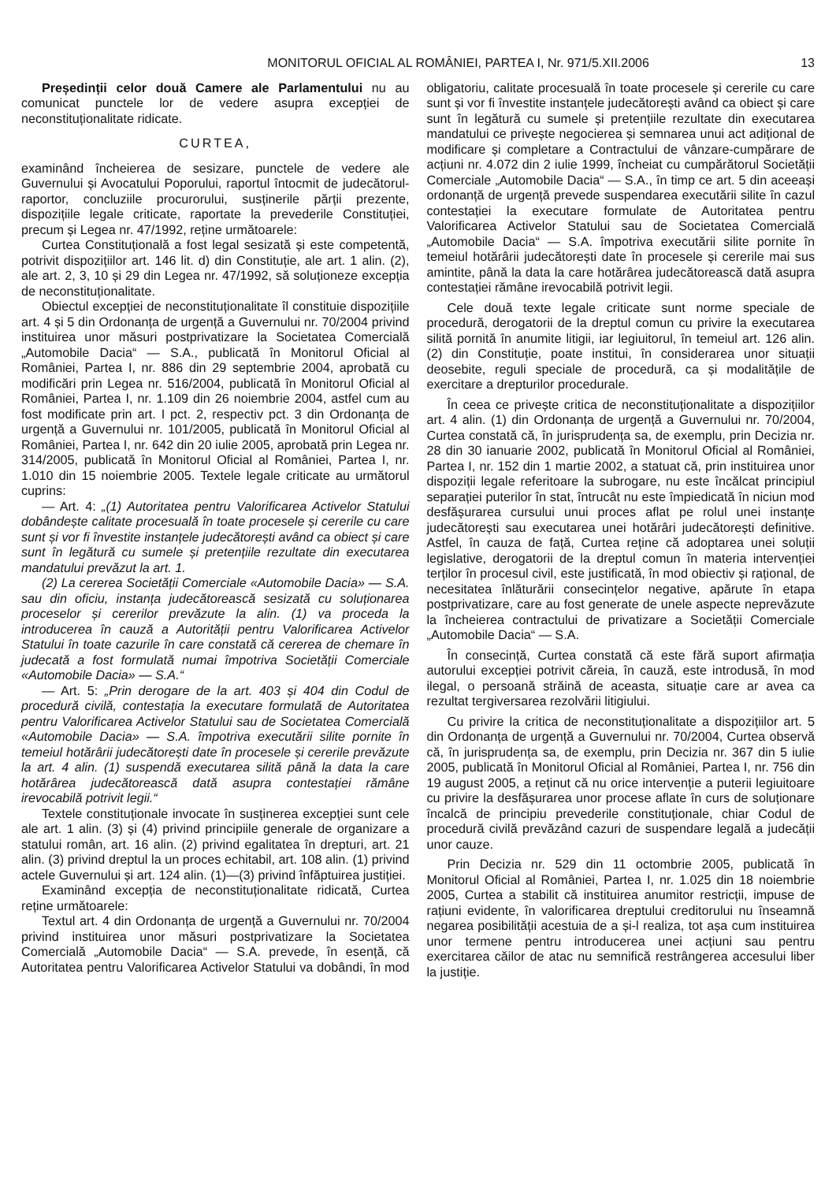MONITORUL OFICIAL AL ROMÂNIEI, PARTEA I, Nr. 971/5.XII.2006 13
Președinții celor două Camere ale Parlamentului nu au comunicat punctele lor de vedere asupra excepției de neconstituționalitate ridicate.
CURTEA,
examinând încheierea de sesizare, punctele de vedere ale Guvernului și Avocatului Poporului, raportul întocmit de judecătorul-raportor, concluziile procurorului, susținerile părții prezente, dispozițiile legale criticate, raportate la prevederile Constituției, precum și Legea nr. 47/1992, reține următoarele:
Curtea Constituțională a fost legal sesizată și este competentă, potrivit dispozițiilor art. 146 lit. d) din Constituție, ale art. 1 alin. (2), ale art. 2, 3, 10 și 29 din Legea nr. 47/1992, să soluționeze excepția de neconstituționalitate.
Obiectul excepției de neconstituționalitate îl constituie dispozițiile art. 4 și 5 din Ordonanța de urgență a Guvernului nr. 70/2004 privind instituirea unor măsuri postprivatizare la Societatea Comercială „Automobile Dacia“ — S.A., publicată în Monitorul Oficial al României, Partea I, nr. 886 din 29 septembrie 2004, aprobată cu modificări prin Legea nr. 516/2004, publicată în Monitorul Oficial al României, Partea I, nr. 1.109 din 26 noiembrie 2004, astfel cum au fost modificate prin art. I pct. 2, respectiv pct. 3 din Ordonanța de urgență a Guvernului nr. 101/2005, publicată în Monitorul Oficial al României, Partea I, nr. 642 din 20 iulie 2005, aprobată prin Legea nr. 314/2005, publicată în Monitorul Oficial al României, Partea I, nr. 1.010 din 15 noiembrie 2005. Textele legale criticate au următorul cuprins:
— Art. 4: „(1) Autoritatea pentru Valorificarea Activelor Statului dobândește calitate procesuală în toate procesele și cererile cu care sunt și vor fi învestite instanțele judecătorești având ca obiect și care sunt în legătură cu sumele și pretențiile rezultate din executarea mandatului prevăzut la art. 1.
(2) La cererea Societății Comerciale «Automobile Dacia» — S.A. sau din oficiu, instanța judecătorească sesizată cu soluționarea proceselor și cererilor prevăzute la alin. (1) va proceda la introducerea în cauză a Autorității pentru Valorificarea Activelor Statului în toate cazurile în care constată că cererea de chemare în judecată a fost formulată numai împotriva Societății Comerciale «Automobile Dacia» — S.A.“
— Art. 5: „Prin derogare de la art. 403 și 404 din Codul de procedură civilă, contestația la executare formulată de Autoritatea pentru Valorificarea Activelor Statului sau de Societatea Comercială «Automobile Dacia» — S.A. împotriva executării silite pornite în temeiul hotărârii judecătorești date în procesele și cererile prevăzute la art. 4 alin. (1) suspendă executarea silită până la data la care hotărârea judecătorească dată asupra contestației rămâne irevocabilă potrivit legii.“
Textele constituționale invocate în susținerea excepției sunt cele ale art. 1 alin. (3) și (4) privind principiile generale de organizare a statului român, art. 16 alin. (2) privind egalitatea în drepturi, art. 21 alin. (3) privind dreptul la un proces echitabil, art. 108 alin. (1) privind actele Guvernului și art. 124 alin. (1)—(3) privind înfăptuirea justiției.
Examinând excepția de neconstituționalitate ridicată, Curtea reține următoarele:
Textul art. 4 din Ordonanța de urgență a Guvernului nr. 70/2004 privind instituirea unor măsuri postprivatizare la Societatea Comercială „Automobile Dacia“ — S.A. prevede, în esență, că Autoritatea pentru Valorificarea Activelor Statului va dobândi, în mod obligatoriu, calitate procesuală în toate procesele și cererile cu care sunt și vor fi învestite instanțele judecătorești având ca obiect și care sunt în legătură cu sumele și pretențiile rezultate din executarea mandatului ce privește negocierea și semnarea unui act adițional de modificare și completare a Contractului de vânzare-cumpărare de acțiuni nr. 4.072 din 2 iulie 1999, încheiat cu cumpărătorul Societății Comerciale „Automobile Dacia“ — S.A., în timp ce art. 5 din aceeași ordonanță de urgență prevede suspendarea executării silite în cazul contestației la executare formulate de Autoritatea pentru Valorificarea Activelor Statului sau de Societatea Comercială „Automobile Dacia“ — S.A. împotriva executării silite pornite în temeiul hotărârii judecătorești date în procesele și cererile mai sus amintite, până la data la care hotărârea judecătorească dată asupra contestației rămâne irevocabilă potrivit legii.
Cele două texte legale criticate sunt norme speciale de procedură, derogatorii de la dreptul comun cu privire la executarea silită pornită în anumite litigii, iar legiuitorul, în temeiul art. 126 alin. (2) din Constituție, poate institui, în considerarea unor situații deosebite, reguli speciale de procedură, ca și modalitățile de exercitare a drepturilor procedurale.
În ceea ce privește critica de neconstituționalitate a dispozițiilor art. 4 alin. (1) din Ordonanța de urgență a Guvernului nr. 70/2004, Curtea constată că, în jurisprudența sa, de exemplu, prin Decizia nr. 28 din 30 ianuarie 2002, publicată în Monitorul Oficial al României, Partea I, nr. 152 din 1 martie 2002, a statuat că, prin instituirea unor dispoziții legale referitoare la subrogare, nu este încălcat principiul separației puterilor în stat, întrucât nu este împiedicată în niciun mod desfășurarea cursului unui proces aflat pe rolul unei instanțe judecătorești sau executarea unei hotărâri judecătorești definitive. Astfel, în cauza de față, Curtea reține că adoptarea unei soluții legislative, derogatorii de la dreptul comun în materia intervenției terților în procesul civil, este justificată, în mod obiectiv și rațional, de necesitatea înlăturării consecințelor negative, apărute în etapa postprivatizare, care au fost generate de unele aspecte neprevăzute la încheierea contractului de privatizare a Societății Comerciale „Automobile Dacia“ — S.A.
În consecință, Curtea constată că este fără suport afirmația autorului excepției potrivit căreia, în cauză, este introdusă, în mod ilegal, o persoană străină de aceasta, situație care ar avea ca rezultat tergiversarea rezolvării litigiului.
Cu privire la critica de neconstituționalitate a dispozițiilor art. 5 din Ordonanța de urgență a Guvernului nr. 70/2004, Curtea observă că, în jurisprudența sa, de exemplu, prin Decizia nr. 367 din 5 iulie 2005, publicată în Monitorul Oficial al României, Partea I, nr. 756 din 19 august 2005, a reținut că nu orice intervenție a puterii legiuitoare cu privire la desfășurarea unor procese aflate în curs de soluționare încalcă de principiu prevederile constituționale, chiar Codul de procedură civilă prevăzând cazuri de suspendare legală a judecății unor cauze.
Prin Decizia nr. 529 din 11 octombrie 2005, publicată în Monitorul Oficial al României, Partea I, nr. 1.025 din 18 noiembrie 2005, Curtea a stabilit că instituirea anumitor restricții, impuse de rațiuni evidente, în valorificarea dreptului creditorului nu înseamnă negarea posibilității acestuia de a și-l realiza, tot așa cum instituirea unor termene pentru introducerea unei acțiuni sau pentru exercitarea căilor de atac nu semnifică restrângerea accesului liber la justiție.